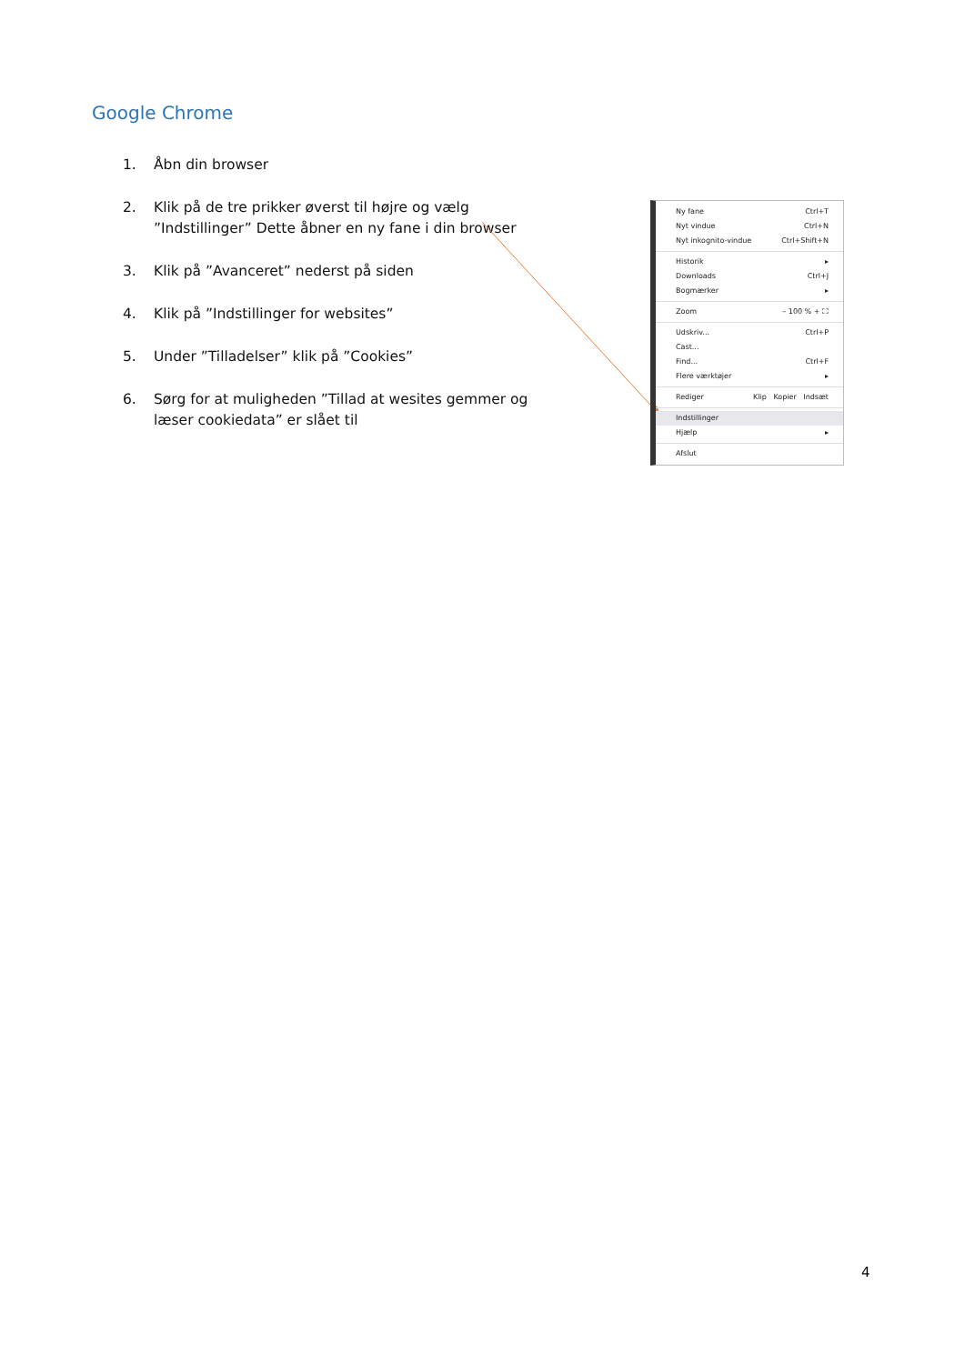Google Chrome
1. Åbn din browser
2. Klik på de tre prikker øverst til højre og vælg ”Indstillinger” Dette åbner en ny fane i din browser
3. Klik på ”Avanceret” nederst på siden
4. Klik på ”Indstillinger for websites”
5. Under ”Tilladelser” klik på ”Cookies”
6. Sørg for at muligheden ”Tillad at wesites gemmer og læser cookiedata” er slået til
Ny fane Ctrl+T
Nyt vindue Ctrl+N
Nyt inkognito-vindue Ctrl+Shift+N
Historik ▸
Downloads Ctrl+J
Bogmærker ▸
Zoom – 100 % + ⛶
Udskriv... Ctrl+P
Cast...
Find... Ctrl+F
Flere værktøjer ▸
Rediger Klip Kopier Indsæt
Indstillinger
Hjælp ▸
Afslut
4